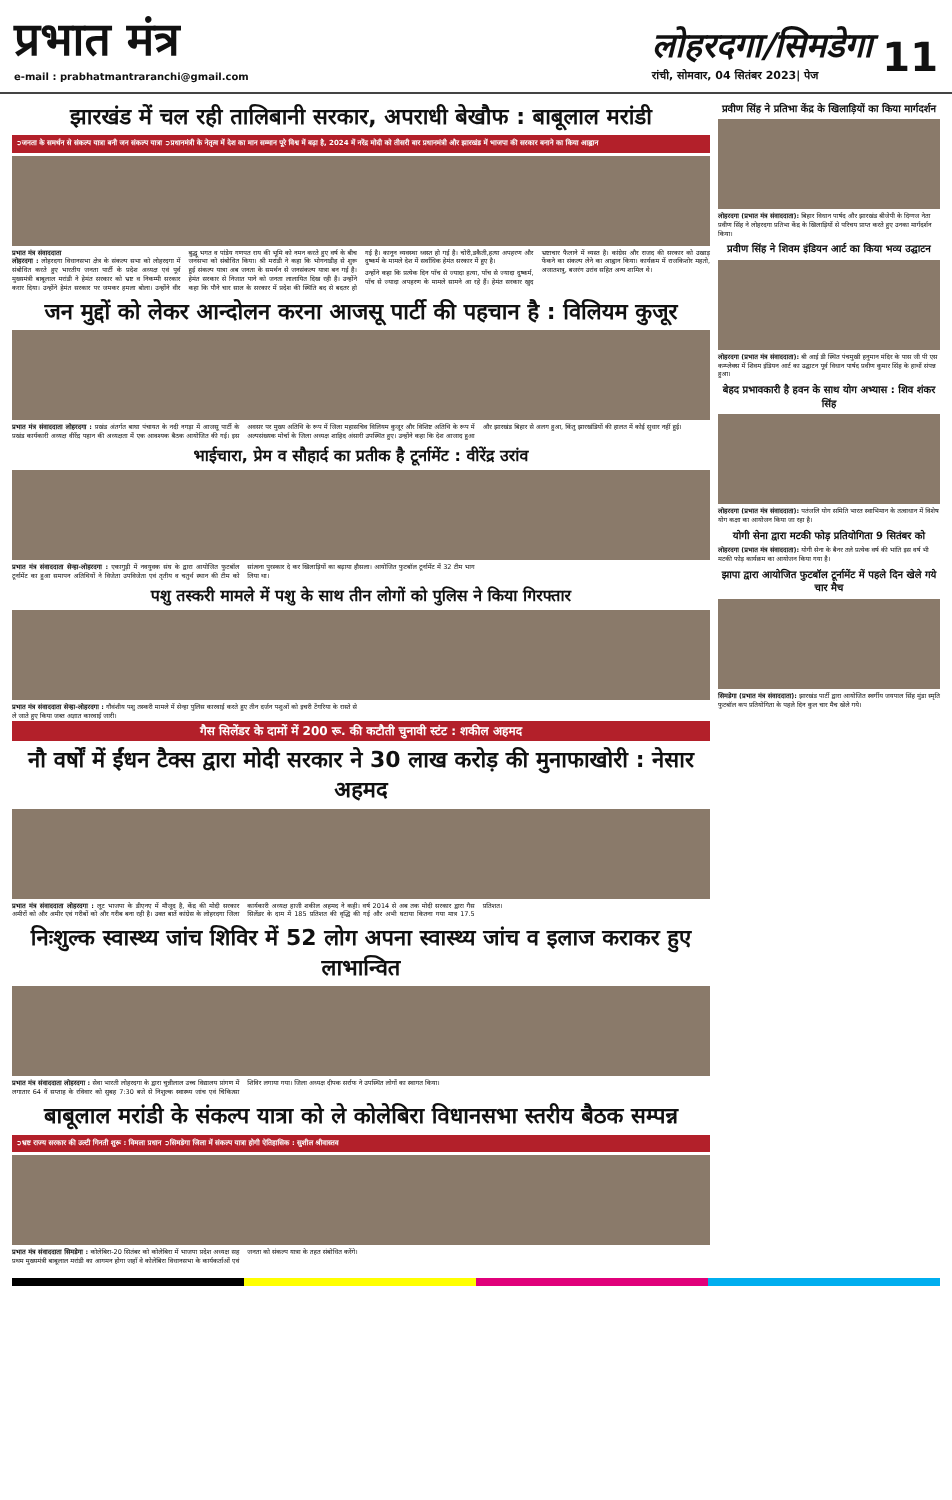प्रभात मंत्र
e-mail : prabhatmantraranchi@gmail.com
लोहरदगा/सिमडेगा
रांची, सोमवार, 04 सितंबर 2023| पेज
11
झारखंड में चल रही तालिबानी सरकार, अपराधी बेखौफ : बाबूलाल मरांडी
➲जनता के समर्थन से संकल्प यात्रा बनी जन संकल्प यात्रा ➲प्रधानमंत्री के नेतृत्व में देश का मान सम्मान पूरे विश्व में बढ़ा है, 2024 में नरेंद्र मोदी को तीसरी बार प्रधानमंत्री और झारखंड में भाजपा की सरकार बनाने का किया आह्वान
प्रभात मंत्र संवाददाता
लोहरदगा : लोहरदगा विधानसभा क्षेत्र के संकल्प सभा को लोहरदगा में संबोधित करते हुए भारतीय जनता पार्टी के प्रदेश अध्यक्ष एवं पूर्व मुख्यमंत्री बाबूलाल मरांडी ने हेमंत सरकार को भ्रष्ट व निकम्मी सरकार करार दिया। उन्होंने हेमंत सरकार पर जमकर हमला बोला। उन्होंने वीर बुद्धू भगत व पांडेय गणपत राय की भूमि को नमन करते हुए वर्ष के बीच जनसभा को संबोधित किया। श्री मरांडी ने कहा कि भोगनाडीह से शुरू हुई संकल्प यात्रा अब जनता के समर्थन से जनसंकल्प यात्रा बन गई है। हेमंत सरकार से निजात पाने को जनता लालायित दिख रही है। उन्होंने कहा कि पौने चार साल के सरकार में प्रदेश की स्थिति बद से बदतर हो गई है। कानून व्यवस्था ध्वस्त हो गई है। चोरी,डकैती,हत्या अपहरण और दुष्कर्म के मामले देश में सर्वाधिक हेमंत सरकार में हुए है।
उन्होंने कहा कि प्रत्येक दिन पाँच से ज्यादा हत्या, पाँच से ज्यादा दुष्कर्म, पाँच से ज्यादा अपहरण के मामले सामने आ रहे हैं। हेमंत सरकार खुद भ्रष्टाचार फैलाने में व्यस्त है। कांग्रेस और राजद की सरकार को उखाड़ फेंकने का संकल्प लेने का आह्वान किया। कार्यक्रम में राजकिशोर महतो, अजातशत्रु, बजरंग उरांव सहित अन्य शामिल थे।
जन मुद्दों को लेकर आन्दोलन करना आजसू पार्टी की पहचान है : विलियम कुजूर
प्रभात मंत्र संवाददाता लोहरदगा : प्रखंड अंतर्गत बाघा पंचायत के नदी नगड़ा में आजसू पार्टी के प्रखंड कार्यकारी अध्यक्ष वीरेंद्र पहान की अध्यक्षता में एक आवश्यक बैठक आयोजित की गई। इस अवसर पर मुख्य अतिथि के रूप में जिला महासचिव विलियम कुजूर और विशिष्ट अतिथि के रूप में अल्पसंख्यक मोर्चा के जिला अध्यक्ष शाहिद अंसारी उपस्थित हुए। उन्होंने कहा कि देश आजाद हुआ और झारखंड बिहार से अलग हुआ, किंतु झारखंडियों की हालत में कोई सुधार नहीं हुई।
भाईचारा, प्रेम व सौहार्द का प्रतीक है टूर्नामेंट : वीरेंद्र उरांव
प्रभात मंत्र संवाददाता सेन्हा-लोहरदगा : एकागुड़ी में नवयुवक संघ के द्वारा आयोजित फुटबॉल टूर्नामेंट का हुआ समापन अतिथियों ने विजेता उपविजेता एवं तृतीय व चतुर्थ स्थान की टीम को सांत्वना पुरस्कार दे कर खिलाड़ियों का बढ़ाया हौसला। आयोजित फुटबॉल टूर्नामेंट में 32 टीम भाग लिया था।
पशु तस्करी मामले में पशु के साथ तीन लोगों को पुलिस ने किया गिरफ्तार
प्रभात मंत्र संवाददाता सेन्हा-लोहरदगा : गौवंशीय पशु तस्करी मामले में सेन्हा पुलिस कारवाई करते हुए तीन दर्जन पशुओं को इचरी टेंगरिया के रास्ते से ले जाते हुए किया जब्त अज्ञात कारवाई जारी।
गैस सिलेंडर के दामों में 200 रू. की कटौती चुनावी स्टंट : शकील अहमद
नौ वर्षों में ईंधन टैक्स द्वारा मोदी सरकार ने 30 लाख करोड़ की मुनाफाखोरी : नेसार अहमद
प्रभात मंत्र संवाददाता लोहरदगा : लूट भाजपा के डीएनए में मौजूद है, केंद्र की मोदी सरकार अमीरों को और अमीर एवं गरीबों को और गरीब बना रही है। उक्त बातें कांग्रेस के लोहरदगा जिला कार्यकारी अध्यक्ष हाजी शकील अहमद ने कही। वर्ष 2014 से अब तक मोदी सरकार द्वारा गैस सिलेंडर के दाम में 185 प्रतिशत की वृद्धि की गई और अभी घटाया कितना गया मात्र 17.5 प्रतिशत।
निःशुल्क स्वास्थ्य जांच शिविर में 52 लोग अपना स्वास्थ्य जांच व इलाज कराकर हुए लाभान्वित
प्रभात मंत्र संवाददाता लोहरदगा : सेवा भारती लोहरदगा के द्वारा चुन्नीलाल उच्च विद्यालय प्रांगण में लगातार 64 वें सप्ताह के रविवार को सुबह 7:30 बजे से निशुल्क स्वास्थ्य जांच एवं चिकित्सा शिविर लगाया गया। जिला अध्यक्ष दीपक सर्राफ ने उपस्थित लोगों का स्वागत किया।
बाबूलाल मरांडी के संकल्प यात्रा को ले कोलेबिरा विधानसभा स्तरीय बैठक सम्पन्न
➲भ्रष्ट राज्य सरकार की उल्टी गिनती शुरू : विमला प्रधान ➲सिमडेगा जिला में संकल्प यात्रा होगी ऐतिहासिक : सुशील श्रीवास्तव
प्रभात मंत्र संवाददाता सिमडेगा : कोलेबिरा-20 सितंबर को कोलेबिरा में भाजपा प्रदेश अध्यक्ष सह प्रथम मुख्यमंत्री बाबूलाल मरांडी का आगमन होगा जहाँ वे कोलेबिरा विधानसभा के कार्यकर्ताओं एवं जनता को संकल्प यात्रा के तहत संबोधित करेंगे।
प्रवीण सिंह ने प्रतिभा केंद्र के खिलाड़ियों का किया मार्गदर्शन
लोहरदगा (प्रभात मंत्र संवाददाता): बिहार विधान पार्षद और झारखंड बीजेपी के दिग्गज नेता प्रवीण सिंह ने लोहरदगा प्रतिभा केंद्र के खिलाड़ियों से परिचय प्राप्त करते हुए उनका मार्गदर्शन किया।
प्रवीण सिंह ने शिवम इंडियन आर्ट का किया भव्य उद्घाटन
लोहरदगा (प्रभात मंत्र संवाददाता): बी आई डी स्थित पंचमुखी हनुमान मंदिर के पास जी पी एस कम्प्लेक्स में शिवम इंडियन आर्ट का उद्घाटन पूर्व विधान पार्षद प्रवीण कुमार सिंह के हाथों संपन्न हुआ।
बेहद प्रभावकारी है हवन के साथ योग अभ्यास : शिव शंकर सिंह
लोहरदगा (प्रभात मंत्र संवाददाता): पतंजलि योग समिति भारत स्वाभिमान के तत्वाधान में विशेष योग कक्षा का आयोजन किया जा रहा है।
योगी सेना द्वारा मटकी फोड़ प्रतियोगिता 9 सितंबर को
लोहरदगा (प्रभात मंत्र संवाददाता): योगी सेना के बैनर तले प्रत्येक वर्ष की भांति इस वर्ष भी मटकी फोड़ कार्यक्रम का आयोजन किया गया है।
झापा द्वारा आयोजित फुटबॉल टूर्नामेंट में पहले दिन खेले गये चार मैच
सिमडेगा (प्रभात मंत्र संवाददाता): झारखंड पार्टी द्वारा आयोजित स्वर्गीय जयपाल सिंह मुंडा स्मृति फुटबॉल कप प्रतियोगिता के पहले दिन कुल चार मैच खेले गये।